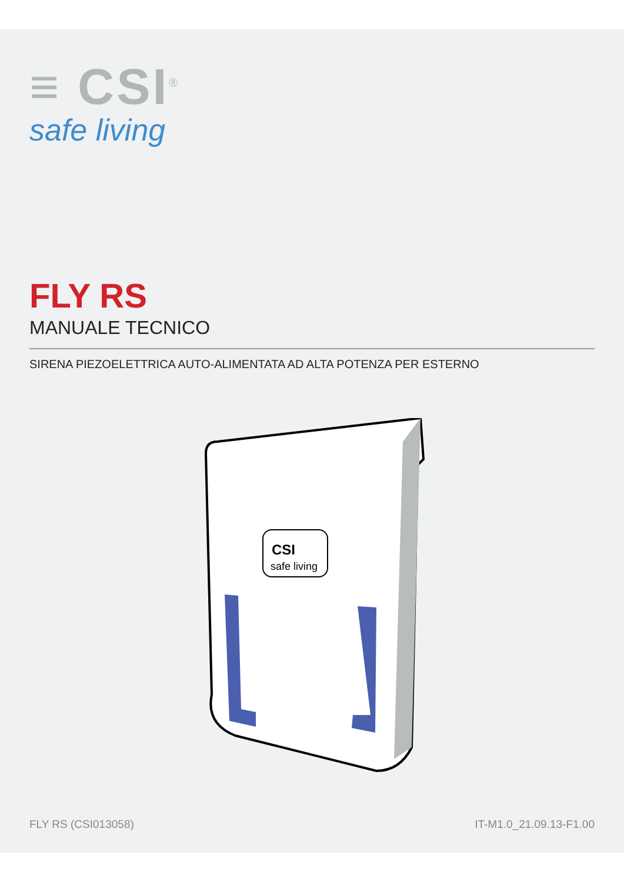≡ CSI<sup>®</sup>
safe living
FLY RS
MANUALE TECNICO
SIRENA PIEZOELETTRICA AUTO-ALIMENTATA AD ALTA POTENZA PER ESTERNO
CSI
safe living
FLY RS (CSI013058) IT-M1.0_21.09.13-F1.00